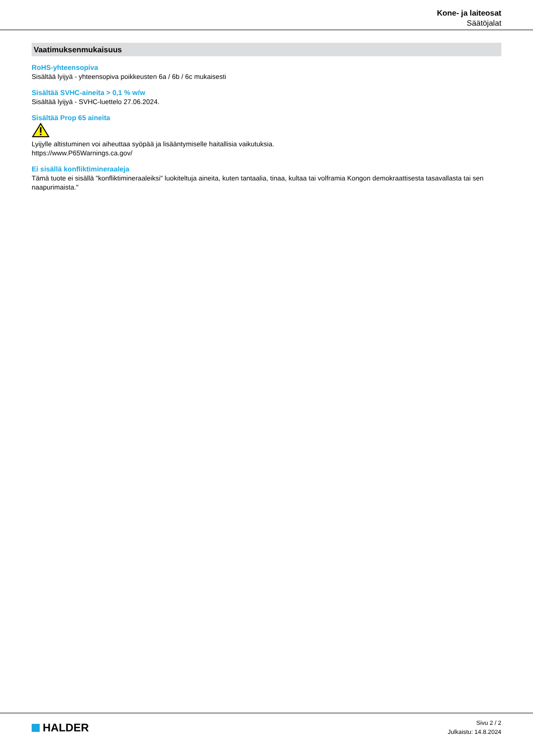Kone- ja laiteosat
Säätöjalat
Vaatimuksenmukaisuus
RoHS-yhteensopiva
Sisältää lyijyä - yhteensopiva poikkeusten 6a / 6b / 6c mukaisesti
Sisältää SVHC-aineita > 0,1 % w/w
Sisältää lyijyä - SVHC-luettelo 27.06.2024.
Sisältää Prop 65 aineita
Lyijylle altistuminen voi aiheuttaa syöpää ja lisääntymiselle haitallisia vaikutuksia.
https://www.P65Warnings.ca.gov/
Ei sisällä konfliktimineraaleja
Tämä tuote ei sisällä "konfliktimineraaleiksi" luokiteltuja aineita, kuten tantaalia, tinaa, kultaa tai volframia Kongon demokraattisesta tasavallasta tai sen naapurimaista."
HALDER
Sivu 2 / 2
Julkaistu: 14.8.2024